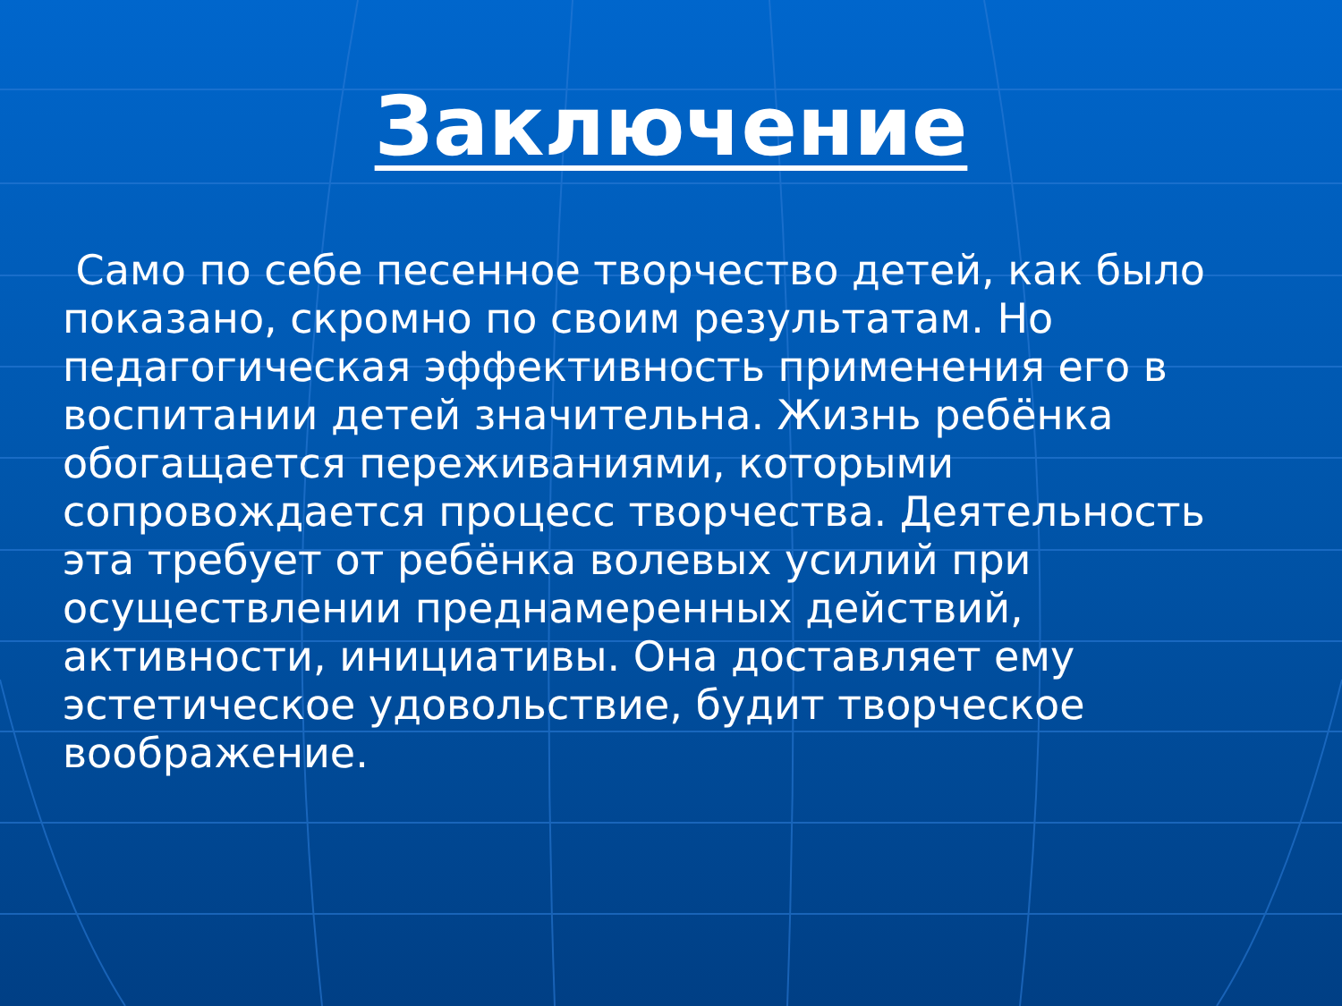Заключение
Само по себе песенное творчество детей, как было показано, скромно по своим результатам. Но педагогическая эффективность применения его в воспитании детей значительна. Жизнь ребёнка обогащается переживаниями, которыми сопровождается процесс творчества. Деятельность эта требует от ребёнка волевых усилий при осуществлении преднамеренных действий, активности, инициативы. Она доставляет ему эстетическое удовольствие, будит творческое воображение.